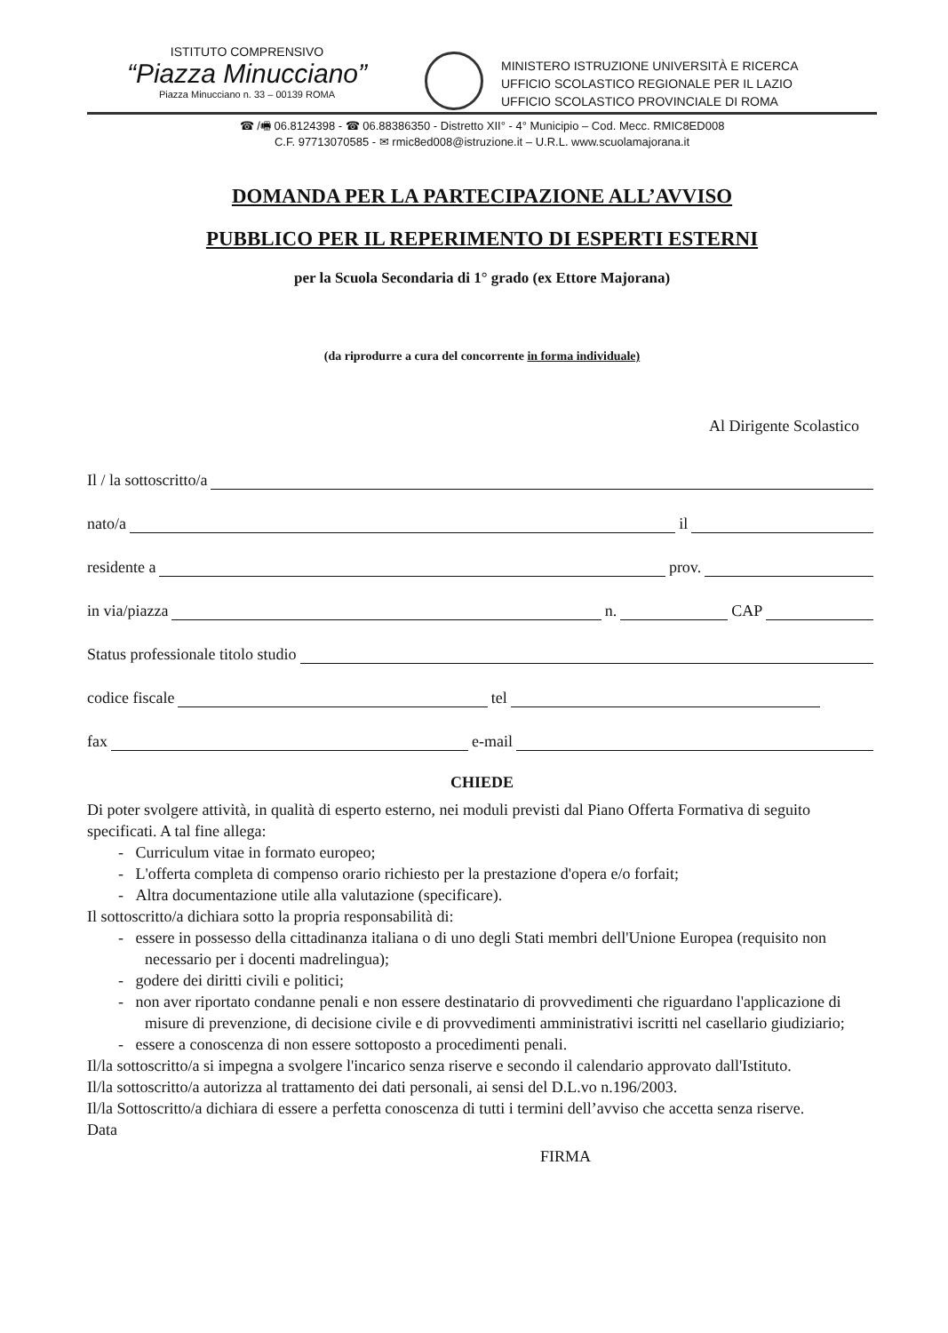ISTITUTO COMPRENSIVO
“Piazza Minucciano”
Piazza Minucciano n. 33 – 00139 ROMA
MINISTERO ISTRUZIONE UNIVERSITÀ E RICERCA
UFFICIO SCOLASTICO REGIONALE PER IL LAZIO
UFFICIO SCOLASTICO PROVINCIALE DI ROMA
☎ /🖷 06.8124398 - ☎ 06.88386350 - Distretto XII° - 4° Municipio – Cod. Mecc. RMIC8ED008
C.F. 97713070585 - ✉ rmic8ed008@istruzione.it – U.R.L. www.scuolamajorana.it
DOMANDA PER LA PARTECIPAZIONE ALL’AVVISO
PUBBLICO PER IL REPERIMENTO DI ESPERTI ESTERNI
per la Scuola Secondaria di 1° grado (ex Ettore Majorana)
(da riprodurre a cura del concorrente in forma individuale)
Al Dirigente Scolastico
Il / la sottoscritto/a
nato/a il
residente a prov.
in via/piazza n. CAP
Status professionale titolo studio
codice fiscale tel
fax e-mail
CHIEDE
Di poter svolgere attività, in qualità di esperto esterno, nei moduli previsti dal Piano Offerta Formativa di seguito specificati. A tal fine allega:
- Curriculum vitae in formato europeo;
- L'offerta completa di compenso orario richiesto per la prestazione d'opera e/o forfait;
- Altra documentazione utile alla valutazione (specificare).
Il sottoscritto/a dichiara sotto la propria responsabilità di:
- essere in possesso della cittadinanza italiana o di uno degli Stati membri dell'Unione Europea (requisito non necessario per i docenti madrelingua);
- godere dei diritti civili e politici;
- non aver riportato condanne penali e non essere destinatario di provvedimenti che riguardano l'applicazione di misure di prevenzione, di decisione civile e di provvedimenti amministrativi iscritti nel casellario giudiziario;
- essere a conoscenza di non essere sottoposto a procedimenti penali.
Il/la sottoscritto/a si impegna a svolgere l'incarico senza riserve e secondo il calendario approvato dall'Istituto.
Il/la sottoscritto/a autorizza al trattamento dei dati personali, ai sensi del D.L.vo n.196/2003.
Il/la Sottoscritto/a dichiara di essere a perfetta conoscenza di tutti i termini dell’avviso che accetta senza riserve.
Data
FIRMA